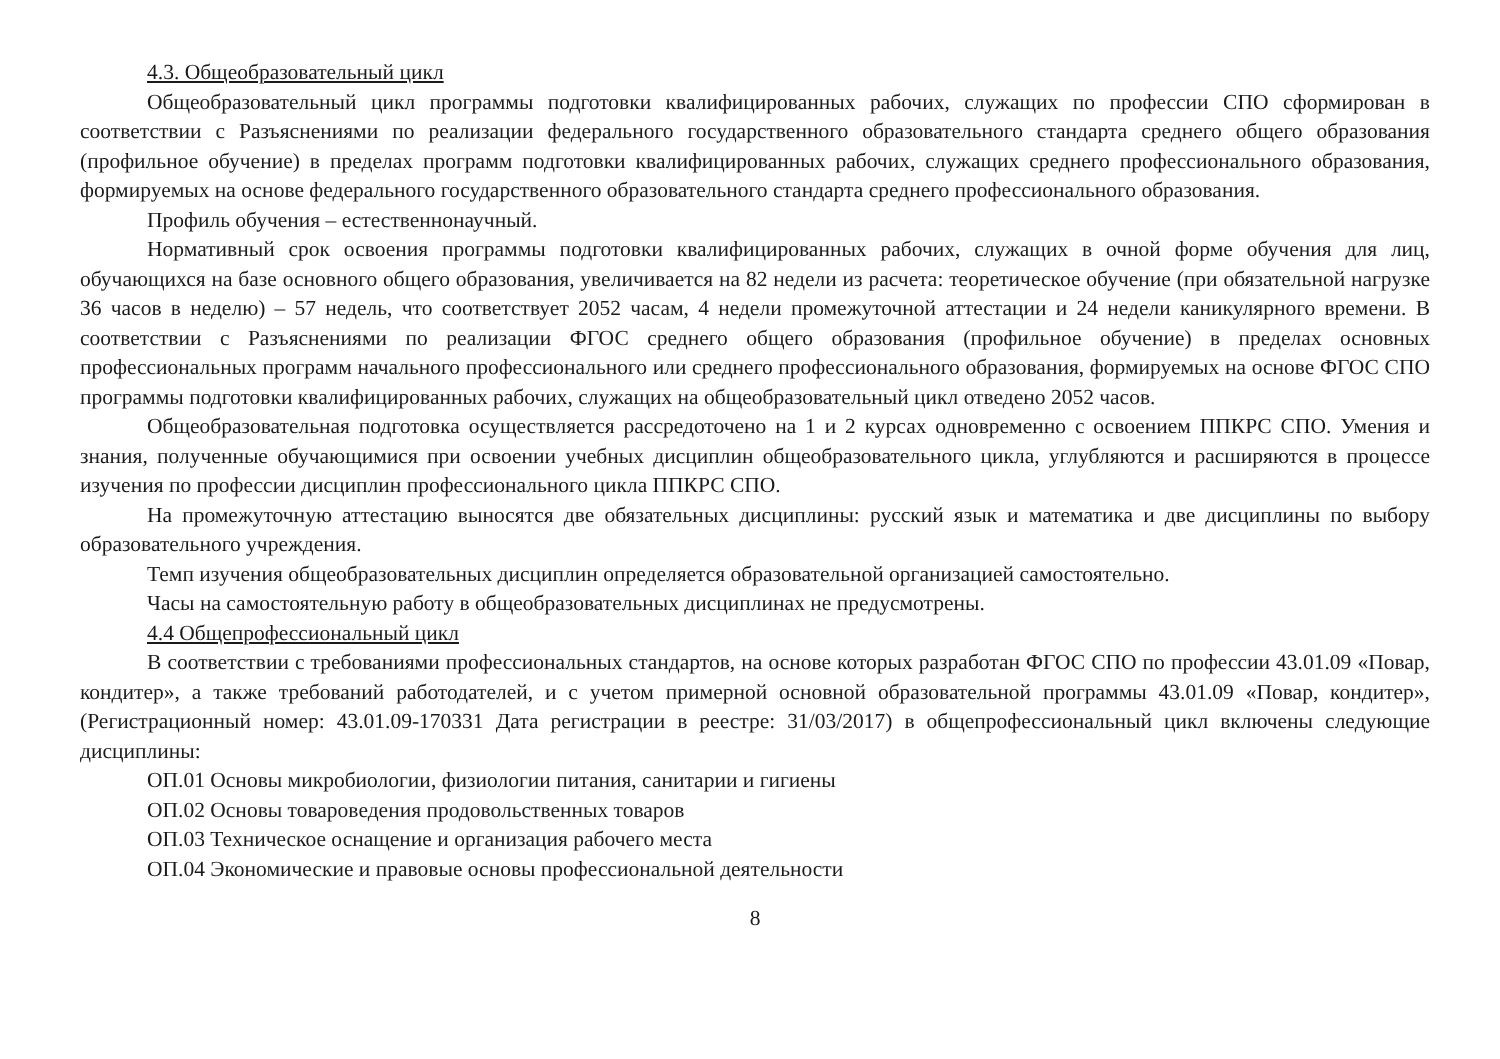4.3. Общеобразовательный цикл
Общеобразовательный цикл программы подготовки квалифицированных рабочих, служащих по профессии СПО сформирован в соответствии с Разъяснениями по реализации федерального государственного образовательного стандарта среднего общего образования (профильное обучение) в пределах программ подготовки квалифицированных рабочих, служащих среднего профессионального образования, формируемых на основе федерального государственного образовательного стандарта среднего профессионального образования.
Профиль обучения – естественнонаучный.
Нормативный срок освоения программы подготовки квалифицированных рабочих, служащих в очной форме обучения для лиц, обучающихся на базе основного общего образования, увеличивается на 82 недели из расчета: теоретическое обучение (при обязательной нагрузке 36 часов в неделю) – 57 недель, что соответствует 2052 часам, 4 недели промежуточной аттестации и 24 недели каникулярного времени. В соответствии с Разъяснениями по реализации ФГОС среднего общего образования (профильное обучение) в пределах основных профессиональных программ начального профессионального или среднего профессионального образования, формируемых на основе ФГОС СПО программы подготовки квалифицированных рабочих, служащих на общеобразовательный цикл отведено 2052 часов.
Общеобразовательная подготовка осуществляется рассредоточено на 1 и 2 курсах одновременно с освоением ППКРС СПО. Умения и знания, полученные обучающимися при освоении учебных дисциплин общеобразовательного цикла, углубляются и расширяются в процессе изучения по профессии дисциплин профессионального цикла ППКРС СПО.
На промежуточную аттестацию выносятся две обязательных дисциплины: русский язык и математика и две дисциплины по выбору образовательного учреждения.
Темп изучения общеобразовательных дисциплин определяется образовательной организацией самостоятельно.
Часы на самостоятельную работу в общеобразовательных дисциплинах не предусмотрены.
4.4 Общепрофессиональный цикл
В соответствии с требованиями профессиональных стандартов, на основе которых разработан ФГОС СПО по профессии 43.01.09 «Повар, кондитер», а также требований работодателей, и с учетом примерной основной образовательной программы 43.01.09 «Повар, кондитер», (Регистрационный номер: 43.01.09-170331 Дата регистрации в реестре: 31/03/2017) в общепрофессиональный цикл включены следующие дисциплины:
ОП.01 Основы микробиологии, физиологии питания, санитарии и гигиены
ОП.02 Основы товароведения продовольственных товаров
ОП.03 Техническое оснащение и организация рабочего места
ОП.04 Экономические и правовые основы профессиональной деятельности
8